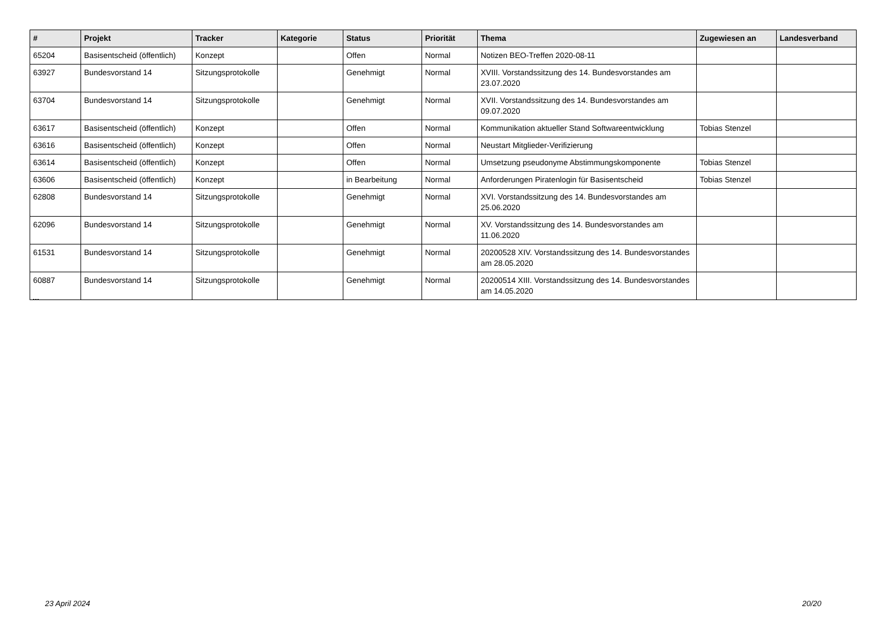| # | Projekt | Tracker | Kategorie | Status | Priorität | Thema | Zugewiesen an | Landesverband |
| --- | --- | --- | --- | --- | --- | --- | --- | --- |
| 65204 | Basisentscheid (öffentlich) | Konzept | | Offen | Normal | Notizen BEO-Treffen 2020-08-11 | | |
| 63927 | Bundesvorstand 14 | Sitzungsprotokolle | | Genehmigt | Normal | XVIII. Vorstandssitzung des 14. Bundesvorstandes am 23.07.2020 | | |
| 63704 | Bundesvorstand 14 | Sitzungsprotokolle | | Genehmigt | Normal | XVII. Vorstandssitzung des 14. Bundesvorstandes am 09.07.2020 | | |
| 63617 | Basisentscheid (öffentlich) | Konzept | | Offen | Normal | Kommunikation aktueller Stand Softwareentwicklung | Tobias Stenzel | |
| 63616 | Basisentscheid (öffentlich) | Konzept | | Offen | Normal | Neustart Mitglieder-Verifizierung | | |
| 63614 | Basisentscheid (öffentlich) | Konzept | | Offen | Normal | Umsetzung pseudonyme Abstimmungskomponente | Tobias Stenzel | |
| 63606 | Basisentscheid (öffentlich) | Konzept | | in Bearbeitung | Normal | Anforderungen Piratenlogin für Basisentscheid | Tobias Stenzel | |
| 62808 | Bundesvorstand 14 | Sitzungsprotokolle | | Genehmigt | Normal | XVI. Vorstandssitzung des 14. Bundesvorstandes am 25.06.2020 | | |
| 62096 | Bundesvorstand 14 | Sitzungsprotokolle | | Genehmigt | Normal | XV. Vorstandssitzung des 14. Bundesvorstandes am 11.06.2020 | | |
| 61531 | Bundesvorstand 14 | Sitzungsprotokolle | | Genehmigt | Normal | 20200528 XIV. Vorstandssitzung des 14. Bundesvorstandes am 28.05.2020 | | |
| 60887 | Bundesvorstand 14 | Sitzungsprotokolle | | Genehmigt | Normal | 20200514 XIII. Vorstandssitzung des 14. Bundesvorstandes am 14.05.2020 | | |
...
23 April 2024 20/20